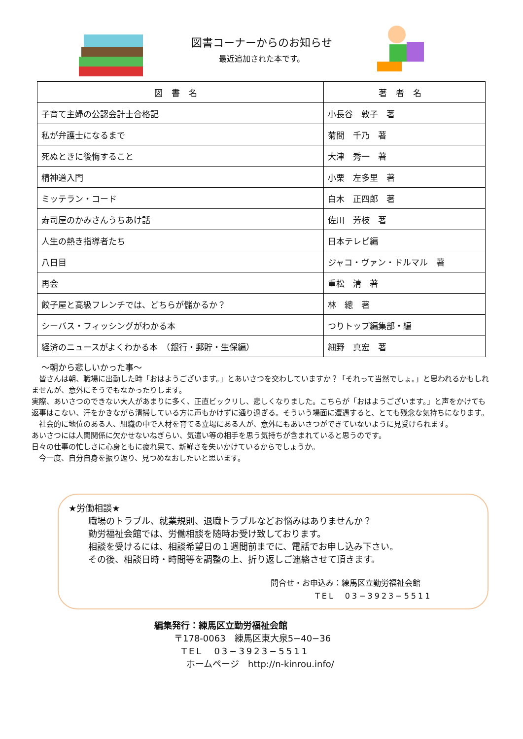図書コーナーからのお知らせ
最近追加された本です。
| 図書名 | 著者名 |
| --- | --- |
| 子育て主婦の公認会計士合格記 | 小長谷 敦子 著 |
| 私が弁護士になるまで | 菊間 千乃 著 |
| 死ぬときに後悔すること | 大津 秀一 著 |
| 精神道入門 | 小栗 左多里 著 |
| ミッテラン・コード | 白木 正四郎 著 |
| 寿司屋のかみさんうちあけ話 | 佐川 芳枝 著 |
| 人生の熱き指導者たち | 日本テレビ編 |
| 八日目 | ジャコ・ヴァン・ドルマル 著 |
| 再会 | 重松 清 著 |
| 餃子屋と高級フレンチでは、どちらが儲かるか？ | 林 總 著 |
| シーバス・フィッシングがわかる本 | つりトップ編集部・編 |
| 経済のニュースがよくわかる本 （銀行・郵貯・生保編） | 細野 真宏 著 |
～朝から悲しいかった事～
　皆さんは朝、職場に出勤した時「おはようございます。」とあいさつを交わしていますか？「それって当然でしょ。」と思われるかもしれませんが、意外にそうでもなかったりします。
実際、あいさつのできない大人があまりに多く、正直ビックリし、悲しくなりました。こちらが「おはようございます。」と声をかけても返事はこない、汗をかきながら清掃している方に声もかけずに通り過ぎる。そういう場面に遭遇すると、とても残念な気持ちになります。
　社会的に地位のある人、組織の中で人材を育てる立場にある人が、意外にもあいさつができていないように見受けられます。
あいさつには人間関係に欠かせないねぎらい、気遣い等の相手を思う気持ちが含まれていると思うのです。
日々の仕事の忙しさに心身ともに疲れ果て、新鮮さを失いかけているからでしょうか。
　今一度、自分自身を振り返り、見つめなおしたいと思います。
★労働相談★
職場のトラブル、就業規則、退職トラブルなどお悩みはありませんか？
勤労福祉会館では、労働相談を随時お受け致しております。
相談を受けるには、相談希望日の１週間前までに、電話でお申し込み下さい。
その後、相談日時・時間等を調整の上、折り返しご連絡させて頂きます。
問合せ・お申込み：練馬区立勤労福祉会館
TEL　03−3923−5511
編集発行：練馬区立勤労福祉会館
〒178-0063　練馬区東大泉5−40−36
TEL　03−3923−5511
ホームページ　http://n-kinrou.info/